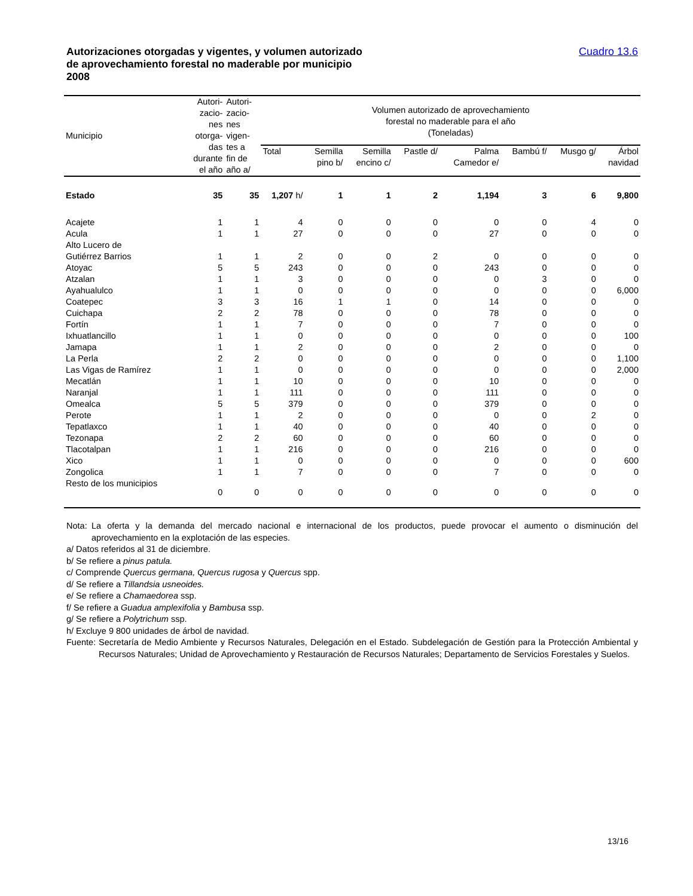Autorizaciones otorgadas y vigentes, y volumen autorizado
de aprovechamiento forestal no maderable por municipio
2008
Cuadro 13.6
| Municipio | Autori- zacio- nes otorga- das durante el año | Autori- zacio- nes vigen- tes a fin de año a/ | Volumen autorizado de aprovechamiento forestal no maderable para el año (Toneladas) | | | | | | | |
| --- | --- | --- | --- | --- | --- | --- | --- | --- | --- | --- |
| | | | Total | Semilla pino b/ | Semilla encino c/ | Pastle d/ | Palma Camedor e/ | Bambú f/ | Musgo g/ | Árbol navidad |
| Estado | 35 | 35 | 1,207 h/ | 1 | 1 | 2 | 1,194 | 3 | 6 | 9,800 |
| Acajete | 1 | 1 | 4 | 0 | 0 | 0 | 0 | 0 | 4 | 0 |
| Acula | 1 | 1 | 27 | 0 | 0 | 0 | 27 | 0 | 0 | 0 |
| Alto Lucero de | | | | | | | | | | |
| Gutiérrez Barrios | 1 | 1 | 2 | 0 | 0 | 2 | 0 | 0 | 0 | 0 |
| Atoyac | 5 | 5 | 243 | 0 | 0 | 0 | 243 | 0 | 0 | 0 |
| Atzalan | 1 | 1 | 3 | 0 | 0 | 0 | 0 | 3 | 0 | 0 |
| Ayahualulco | 1 | 1 | 0 | 0 | 0 | 0 | 0 | 0 | 0 | 6,000 |
| Coatepec | 3 | 3 | 16 | 1 | 1 | 0 | 14 | 0 | 0 | 0 |
| Cuichapa | 2 | 2 | 78 | 0 | 0 | 0 | 78 | 0 | 0 | 0 |
| Fortín | 1 | 1 | 7 | 0 | 0 | 0 | 7 | 0 | 0 | 0 |
| Ixhuatlancillo | 1 | 1 | 0 | 0 | 0 | 0 | 0 | 0 | 0 | 100 |
| Jamapa | 1 | 1 | 2 | 0 | 0 | 0 | 2 | 0 | 0 | 0 |
| La Perla | 2 | 2 | 0 | 0 | 0 | 0 | 0 | 0 | 0 | 1,100 |
| Las Vigas de Ramírez | 1 | 1 | 0 | 0 | 0 | 0 | 0 | 0 | 0 | 2,000 |
| Mecatlán | 1 | 1 | 10 | 0 | 0 | 0 | 10 | 0 | 0 | 0 |
| Naranjal | 1 | 1 | 111 | 0 | 0 | 0 | 111 | 0 | 0 | 0 |
| Omealca | 5 | 5 | 379 | 0 | 0 | 0 | 379 | 0 | 0 | 0 |
| Perote | 1 | 1 | 2 | 0 | 0 | 0 | 0 | 0 | 2 | 0 |
| Tepatlaxco | 1 | 1 | 40 | 0 | 0 | 0 | 40 | 0 | 0 | 0 |
| Tezonapa | 2 | 2 | 60 | 0 | 0 | 0 | 60 | 0 | 0 | 0 |
| Tlacotalpan | 1 | 1 | 216 | 0 | 0 | 0 | 216 | 0 | 0 | 0 |
| Xico | 1 | 1 | 0 | 0 | 0 | 0 | 0 | 0 | 0 | 600 |
| Zongolica | 1 | 1 | 7 | 0 | 0 | 0 | 7 | 0 | 0 | 0 |
| Resto de los municipios | 0 | 0 | 0 | 0 | 0 | 0 | 0 | 0 | 0 | 0 |
Nota: La oferta y la demanda del mercado nacional e internacional de los productos, puede provocar el aumento o disminución del aprovechamiento en la explotación de las especies.
a/ Datos referidos al 31 de diciembre.
b/ Se refiere a pinus patula.
c/ Comprende Quercus germana, Quercus rugosa y Quercus spp.
d/ Se refiere a Tillandsia usneoides.
e/ Se refiere a Chamaedorea ssp.
f/ Se refiere a Guadua amplexifolia y Bambusa ssp.
g/ Se refiere a Polytrichum ssp.
h/ Excluye 9 800 unidades de árbol de navidad.
Fuente: Secretaría de Medio Ambiente y Recursos Naturales, Delegación en el Estado. Subdelegación de Gestión para la Protección Ambiental y Recursos Naturales; Unidad de Aprovechamiento y Restauración de Recursos Naturales; Departamento de Servicios Forestales y Suelos.
13/16